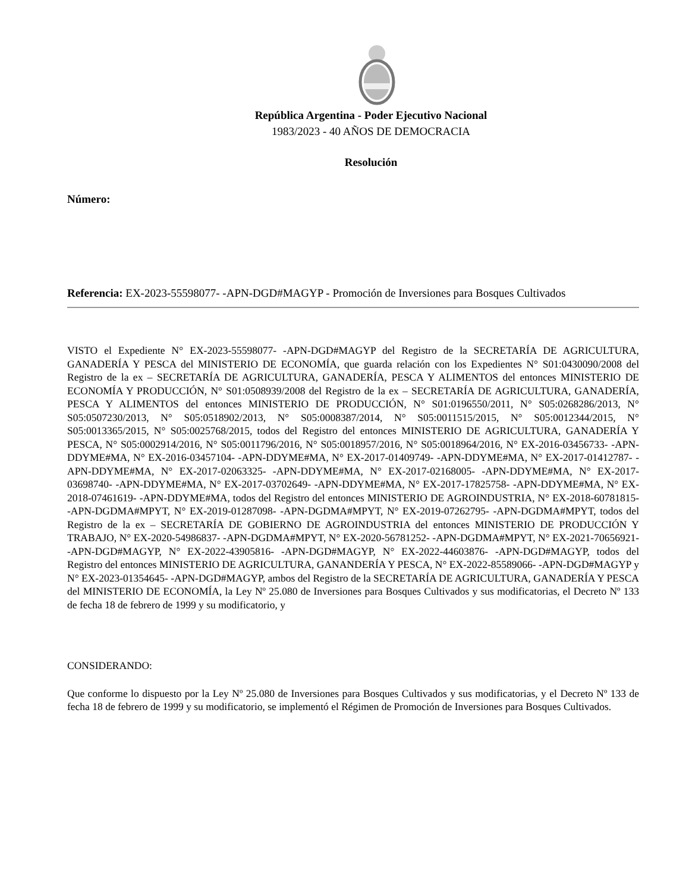República Argentina - Poder Ejecutivo Nacional
1983/2023 - 40 AÑOS DE DEMOCRACIA
Resolución
Número:
Referencia: EX-2023-55598077- -APN-DGD#MAGYP - Promoción de Inversiones para Bosques Cultivados
VISTO el Expediente N° EX-2023-55598077- -APN-DGD#MAGYP del Registro de la SECRETARÍA DE AGRICULTURA, GANADERÍA Y PESCA del MINISTERIO DE ECONOMÍA, que guarda relación con los Expedientes N° S01:0430090/2008 del Registro de la ex – SECRETARÍA DE AGRICULTURA, GANADERÍA, PESCA Y ALIMENTOS del entonces MINISTERIO DE ECONOMÍA Y PRODUCCIÓN, N° S01:0508939/2008 del Registro de la ex – SECRETARÍA DE AGRICULTURA, GANADERÍA, PESCA Y ALIMENTOS del entonces MINISTERIO DE PRODUCCIÓN, N° S01:0196550/2011, N° S05:0268286/2013, N° S05:0507230/2013, N° S05:0518902/2013, N° S05:0008387/2014, N° S05:0011515/2015, N° S05:0012344/2015, N° S05:0013365/2015, N° S05:0025768/2015, todos del Registro del entonces MINISTERIO DE AGRICULTURA, GANADERÍA Y PESCA, N° S05:0002914/2016, N° S05:0011796/2016, N° S05:0018957/2016, N° S05:0018964/2016, N° EX-2016-03456733- -APN-DDYME#MA, N° EX-2016-03457104- -APN-DDYME#MA, N° EX-2017-01409749- -APN-DDYME#MA, N° EX-2017-01412787- -APN-DDYME#MA, N° EX-2017-02063325- -APN-DDYME#MA, N° EX-2017-02168005- -APN-DDYME#MA, N° EX-2017-03698740- -APN-DDYME#MA, N° EX-2017-03702649- -APN-DDYME#MA, N° EX-2017-17825758- -APN-DDYME#MA, N° EX-2018-07461619- -APN-DDYME#MA, todos del Registro del entonces MINISTERIO DE AGROINDUSTRIA, N° EX-2018-60781815- -APN-DGDMA#MPYT, N° EX-2019-01287098- -APN-DGDMA#MPYT, N° EX-2019-07262795- -APN-DGDMA#MPYT, todos del Registro de la ex – SECRETARÍA DE GOBIERNO DE AGROINDUSTRIA del entonces MINISTERIO DE PRODUCCIÓN Y TRABAJO, N° EX-2020-54986837- -APN-DGDMA#MPYT, N° EX-2020-56781252- -APN-DGDMA#MPYT, N° EX-2021-70656921- -APN-DGD#MAGYP, N° EX-2022-43905816- -APN-DGD#MAGYP, N° EX-2022-44603876- -APN-DGD#MAGYP, todos del Registro del entonces MINISTERIO DE AGRICULTURA, GANANDERÍA Y PESCA, N° EX-2022-85589066- -APN-DGD#MAGYP y N° EX-2023-01354645- -APN-DGD#MAGYP, ambos del Registro de la SECRETARÍA DE AGRICULTURA, GANADERÍA Y PESCA del MINISTERIO DE ECONOMÍA, la Ley Nº 25.080 de Inversiones para Bosques Cultivados y sus modificatorias, el Decreto Nº 133 de fecha 18 de febrero de 1999 y su modificatorio, y
CONSIDERANDO:
Que conforme lo dispuesto por la Ley Nº 25.080 de Inversiones para Bosques Cultivados y sus modificatorias, y el Decreto Nº 133 de fecha 18 de febrero de 1999 y su modificatorio, se implementó el Régimen de Promoción de Inversiones para Bosques Cultivados.